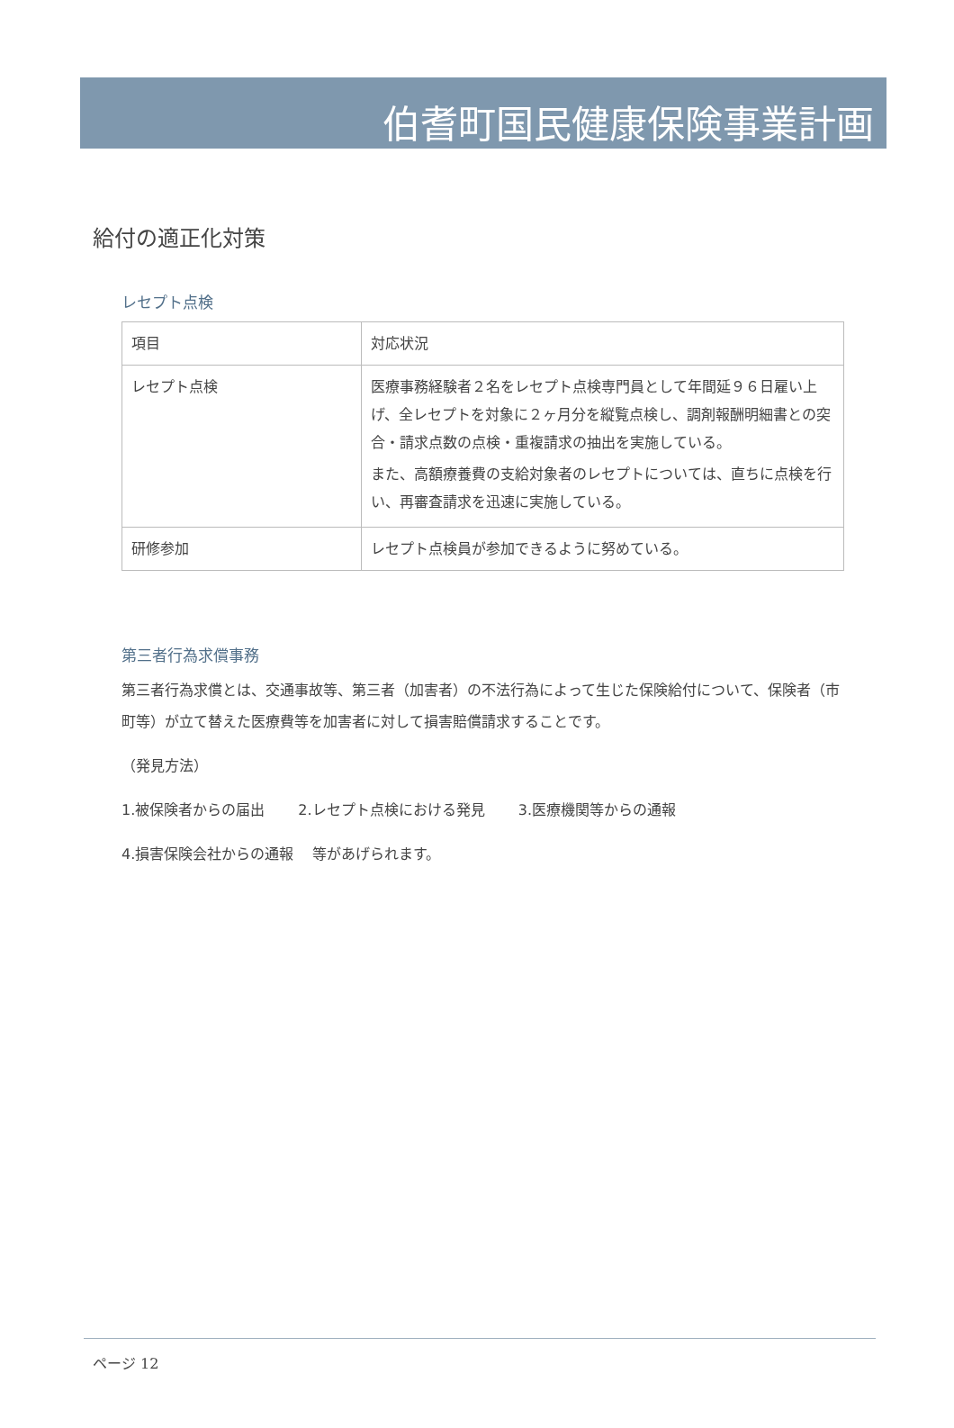伯耆町国民健康保険事業計画
給付の適正化対策
レセプト点検
| 項目 | 対応状況 |
| レセプト点検 | 医療事務経験者２名をレセプト点検専門員として年間延９６日雇い上げ、全レセプトを対象に２ヶ月分を縦覧点検し、調剤報酬明細書との突合・請求点数の点検・重複請求の抽出を実施している。 また、高額療養費の支給対象者のレセプトについては、直ちに点検を行い、再審査請求を迅速に実施している。 |
| 研修参加 | レセプト点検員が参加できるように努めている。 |
第三者行為求償事務
第三者行為求償とは、交通事故等、第三者（加害者）の不法行為によって生じた保険給付について、保険者（市町等）が立て替えた医療費等を加害者に対して損害賠償請求することです。
（発見方法）
1.被保険者からの届出　　 2.レセプト点検における発見　　 3.医療機関等からの通報
4.損害保険会社からの通報　 等があげられます。
ページ 12